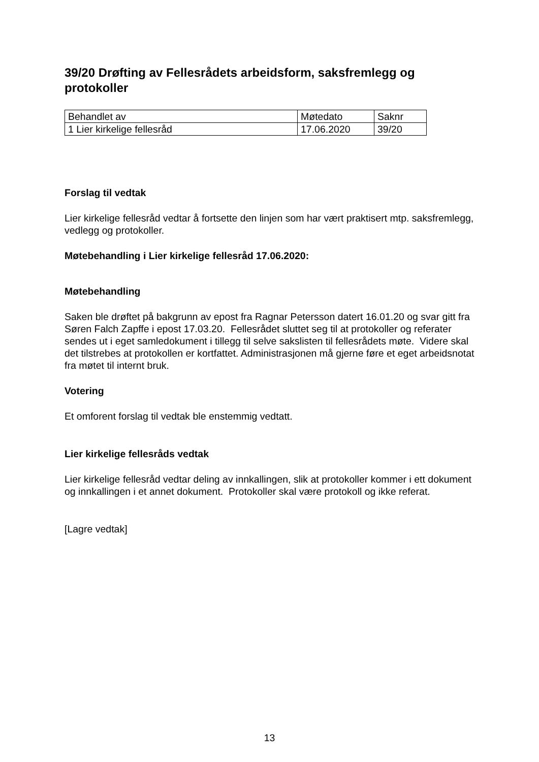39/20 Drøfting av Fellesrådets arbeidsform, saksfremlegg og protokoller
| Behandlet av | Møtedato | Saknr |
| 1 Lier kirkelige fellesråd | 17.06.2020 | 39/20 |
Forslag til vedtak
Lier kirkelige fellesråd vedtar å fortsette den linjen som har vært praktisert mtp. saksfremlegg, vedlegg og protokoller.
Møtebehandling i Lier kirkelige fellesråd 17.06.2020:
Møtebehandling
Saken ble drøftet på bakgrunn av epost fra Ragnar Petersson datert 16.01.20 og svar gitt fra Søren Falch Zapffe i epost 17.03.20. Fellesrådet sluttet seg til at protokoller og referater sendes ut i eget samledokument i tillegg til selve sakslisten til fellesrådets møte. Videre skal det tilstrebes at protokollen er kortfattet. Administrasjonen må gjerne føre et eget arbeidsnotat fra møtet til internt bruk.
Votering
Et omforent forslag til vedtak ble enstemmig vedtatt.
Lier kirkelige fellesråds vedtak
Lier kirkelige fellesråd vedtar deling av innkallingen, slik at protokoller kommer i ett dokument og innkallingen i et annet dokument. Protokoller skal være protokoll og ikke referat.
[Lagre vedtak]
13